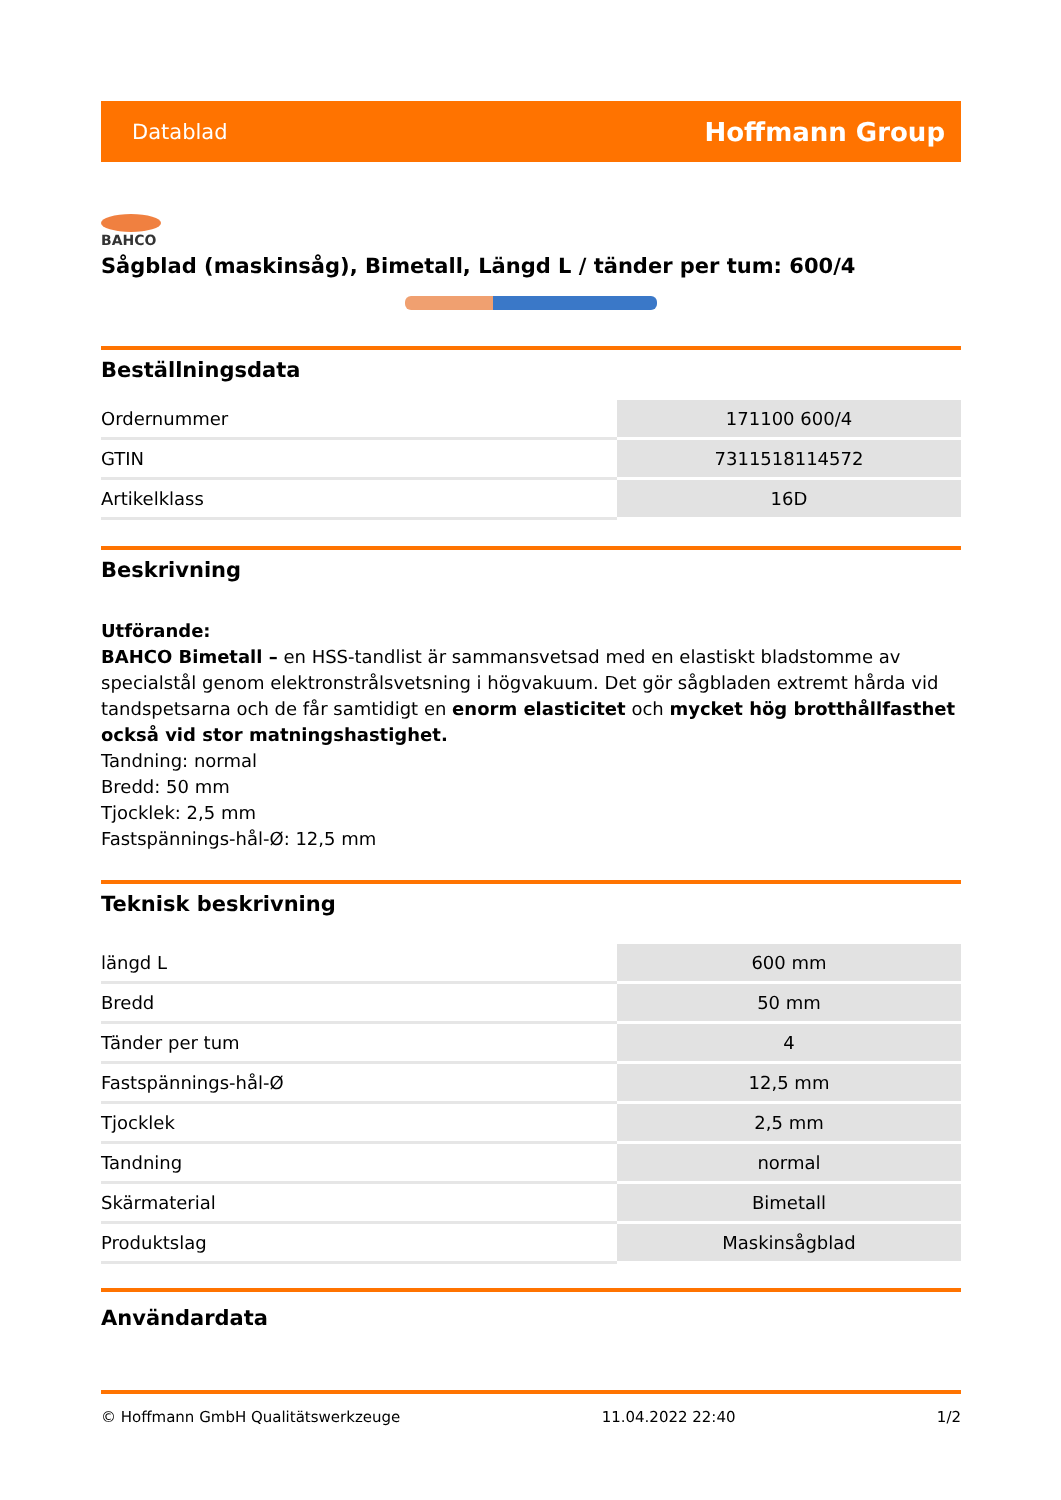Datablad Hoffmann Group
BAHCO
Sågblad (maskinsåg), Bimetall, Längd L / tänder per tum: 600/4
Beställningsdata
| Ordernummer | 171100 600/4 |
| GTIN | 7311518114572 |
| Artikelklass | 16D |
Beskrivning
Utförande:
BAHCO Bimetall – en HSS-tandlist är sammansvetsad med en elastiskt bladstomme av specialstål genom elektronstrålsvetsning i högvakuum. Det gör sågbladen extremt hårda vid tandspetsarna och de får samtidigt en enorm elasticitet och mycket hög brotthållfasthet också vid stor matningshastighet.
Tandning: normal
Bredd: 50 mm
Tjocklek: 2,5 mm
Fastspännings-hål-Ø: 12,5 mm
Teknisk beskrivning
| längd L | 600 mm |
| Bredd | 50 mm |
| Tänder per tum | 4 |
| Fastspännings-hål-Ø | 12,5 mm |
| Tjocklek | 2,5 mm |
| Tandning | normal |
| Skärmaterial | Bimetall |
| Produktslag | Maskinsågblad |
Användardata
© Hoffmann GmbH Qualitätswerkzeuge 11.04.2022 22:40 1/2